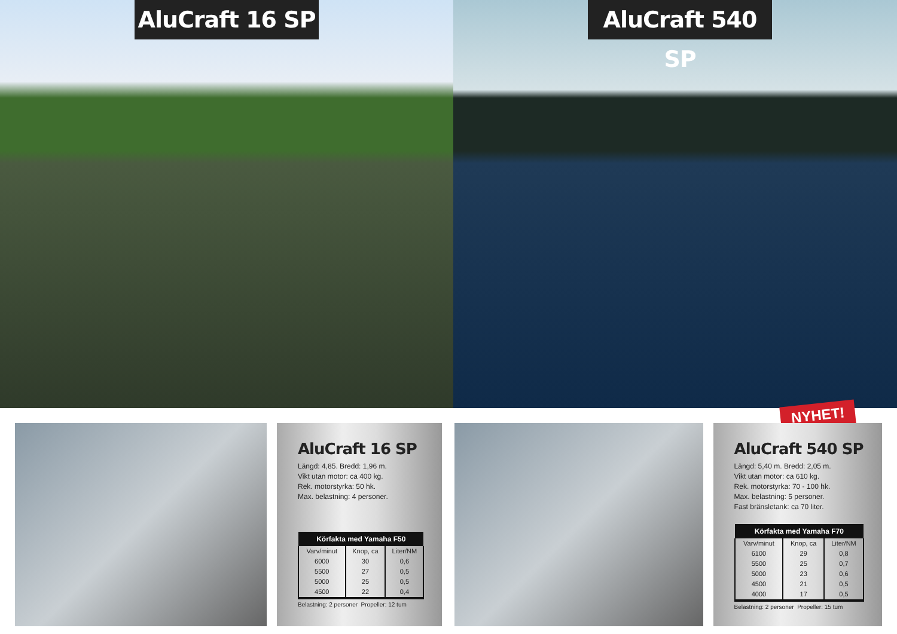AluCraft 16 SP
AluCraft 540 SP
NYHET!
AluCraft 16 SP
Längd: 4,85. Bredd: 1,96 m.
Vikt utan motor: ca 400 kg.
Rek. motorstyrka: 50 hk.
Max. belastning: 4 personer.
| Körfakta med Yamaha F50 | | |
| --- | --- | --- |
| Varv/minut | Knop, ca | Liter/NM |
| 6000 | 30 | 0,6 |
| 5500 | 27 | 0,5 |
| 5000 | 25 | 0,5 |
| 4500 | 22 | 0,4 |
Belastning: 2 personer Propeller: 12 tum
AluCraft 540 SP
Längd: 5,40 m. Bredd: 2,05 m.
Vikt utan motor: ca 610 kg.
Rek. motorstyrka: 70 - 100 hk.
Max. belastning: 5 personer.
Fast bränsletank: ca 70 liter.
| Körfakta med Yamaha F70 | | |
| --- | --- | --- |
| Varv/minut | Knop, ca | Liter/NM |
| 6100 | 29 | 0,8 |
| 5500 | 25 | 0,7 |
| 5000 | 23 | 0,6 |
| 4500 | 21 | 0,5 |
| 4000 | 17 | 0,5 |
Belastning: 2 personer Propeller: 15 tum